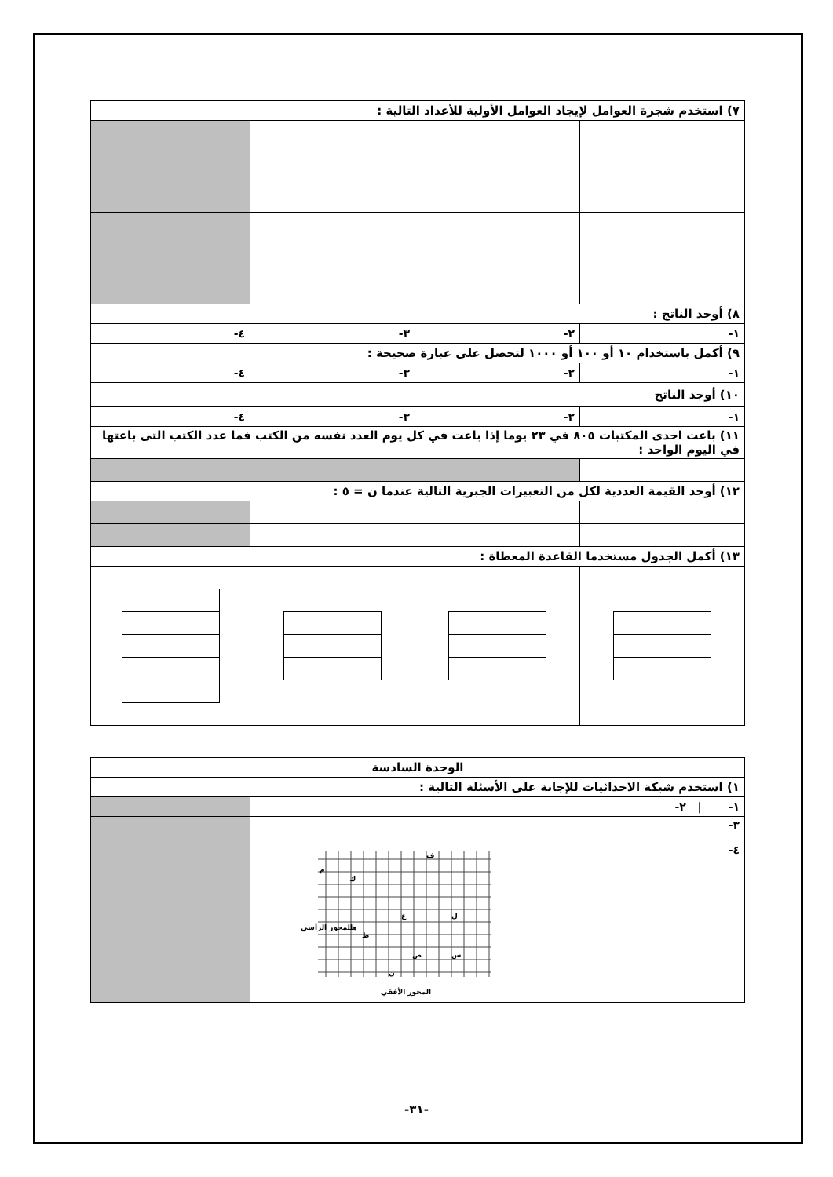| ٧) استخدم شجرة العوامل لإيجاد العوامل الأولية للأعداد التالية : | | | |
| ٨) أوجد الناتج : | | | |
| ١- | ٢- | ٣- | ٤- |
| ٩) أكمل باستخدام ١٠ أو ١٠٠ أو ١٠٠٠ لتحصل على عبارة صحيحة : | | | |
| ١- | ٢- | ٣- | ٤- |
| ١٠) أوجد الناتج | | | |
| ١- | ٢- | ٣- | ٤- |
| ١١) باعت احدى المكتبات ٨٠٥ في ٢٣ يوما إذا باعت في كل يوم العدد نفسه من الكتب فما عدد الكتب التى باعتها في اليوم الواحد : | | | |
| ١٢) أوجد القيمة العددية لكل من التعبيرات الجبرية التالية عندما ن = ٥ : | | | |
| ١٣) أكمل الجدول مستخدما القاعدة المعطاة : | | | |
| الوحدة السادسة | |
| ١) استخدم شبكة الاحداثيات للإجابة على الأسئلة التالية : | |
| ١- / ٢- | |
| ٣- ٤- المحور الرأسي المحور الأفقي ف ك ع ل ص س ن م هـ ط | |
-٣١-